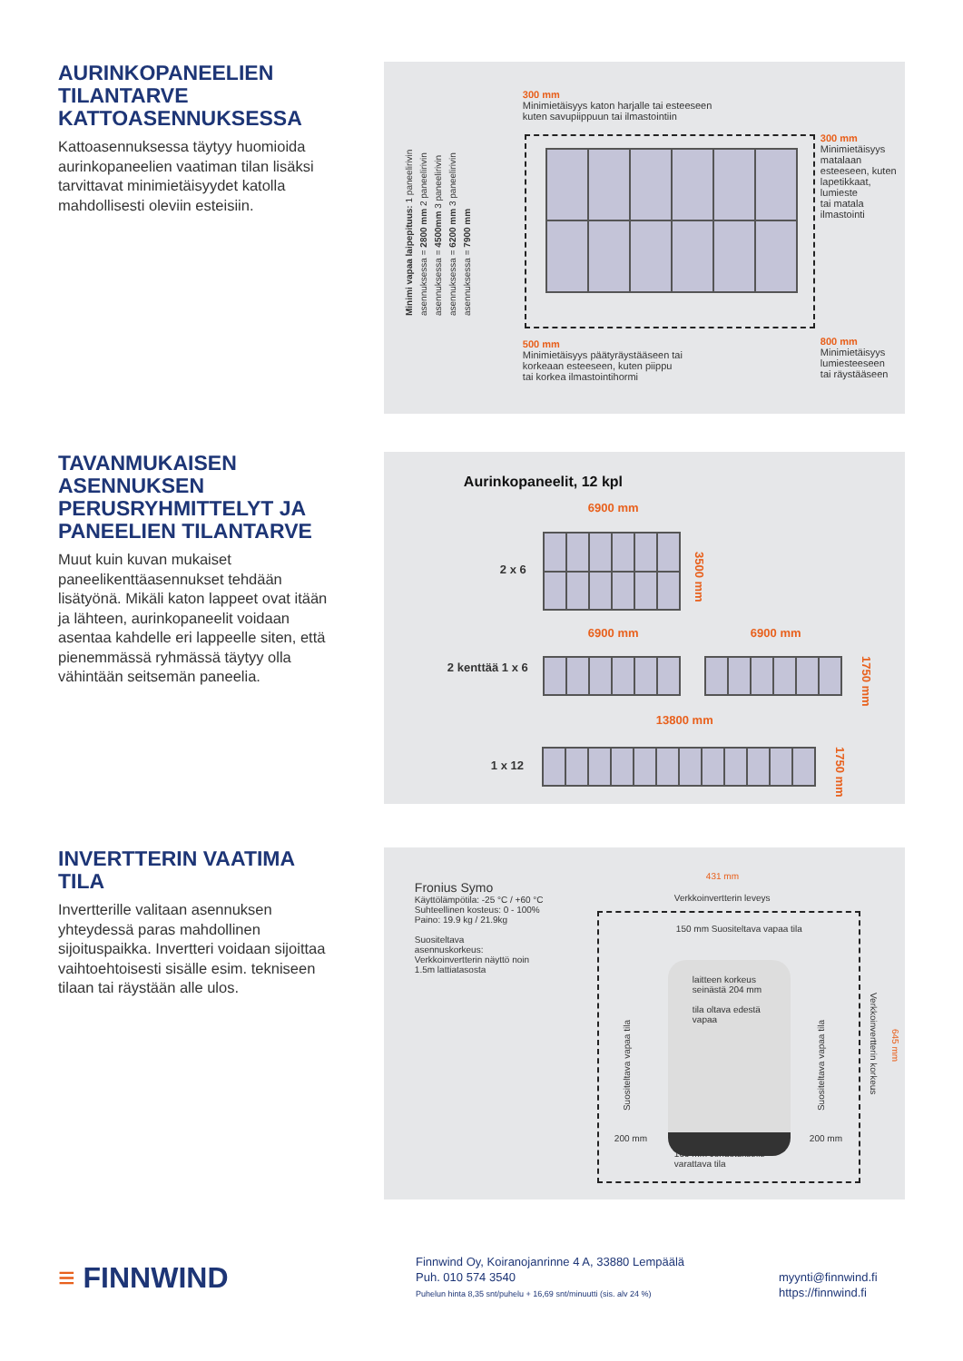AURINKOPANEELIEN TILANTARVE KATTOASENNUKSESSA
Kattoasennuksessa täytyy huomioida aurinkopaneelien vaatiman tilan lisäksi tarvittavat minimietäisyydet katolla mahdollisesti oleviin esteisiin.
300 mm
Minimietäisyys katon harjalle tai esteeseen
kuten savupiippuun tai ilmastointiin
300 mm
Minimietäisyys
matalaan
esteeseen, kuten
lapetikkaat, lumieste
tai matala ilmastointi
Minimi vapaa laipepituus: 1 paneelirivin asennuksessa = 2800 mm 2 paneelirivin asennuksessa = 4500mm 3 paneelirivin asennuksessa = 6200 mm 3 paneelirivin asennuksessa = 7900 mm
500 mm
Minimietäisyys päätyräystääseen tai
korkeaan esteeseen, kuten piippu
tai korkea ilmastointihormi
800 mm
Minimietäisyys
lumiesteeseen
tai räystääseen
TAVANMUKAISEN ASENNUKSEN PERUSRYHMITTELYT JA PANEELIEN TILANTARVE
Muut kuin kuvan mukaiset paneelikenttäasennukset tehdään lisätyönä. Mikäli katon lappeet ovat itään ja lähteen, aurinkopaneelit voidaan asentaa kahdelle eri lappeelle siten, että pienemmässä ryhmässä täytyy olla vähintään seitsemän paneelia.
Aurinkopaneelit, 12 kpl
6900 mm
2 x 6
3500 mm
6900 mm 6900 mm
2 kenttää 1 x 6
1750 mm
13800 mm
1 x 12
1750 mm
INVERTTERIN VAATIMA TILA
Invertterille valitaan asennuksen yhteydessä paras mahdollinen sijoituspaikka. Invertteri voidaan sijoittaa vaihtoehtoisesti sisälle esim. tekniseen tilaan tai räystään alle ulos.
Fronius Symo
Käyttölämpötila: -25 °C / +60 °C
Suhteellinen kosteus: 0 - 100%
Paino: 19.9 kg / 21.9kg
Suositeltava
asennuskorkeus:
Verkkoinvertterin näyttö noin
1.5m lattiatasosta
431 mm
Verkkoinvertterin leveys
150 mm Suositeltava vapaa tila
laitteen korkeus
seinästä 204 mm
tila oltava edestä
vapaa
Suositeltava vapaa tila
200 mm
Suositeltava vapaa tila
200 mm
Verkkoinvertterin korkeus
645 mm
100 mm Johdotukselle
varattava tila
≡ FINNWIND
Finnwind Oy, Koiranojanrinne 4 A, 33880 Lempäälä
Puh. 010 574 3540
Puhelun hinta 8,35 snt/puhelu + 16,69 snt/minuutti (sis. alv 24 %)
myynti@finnwind.fi
https://finnwind.fi